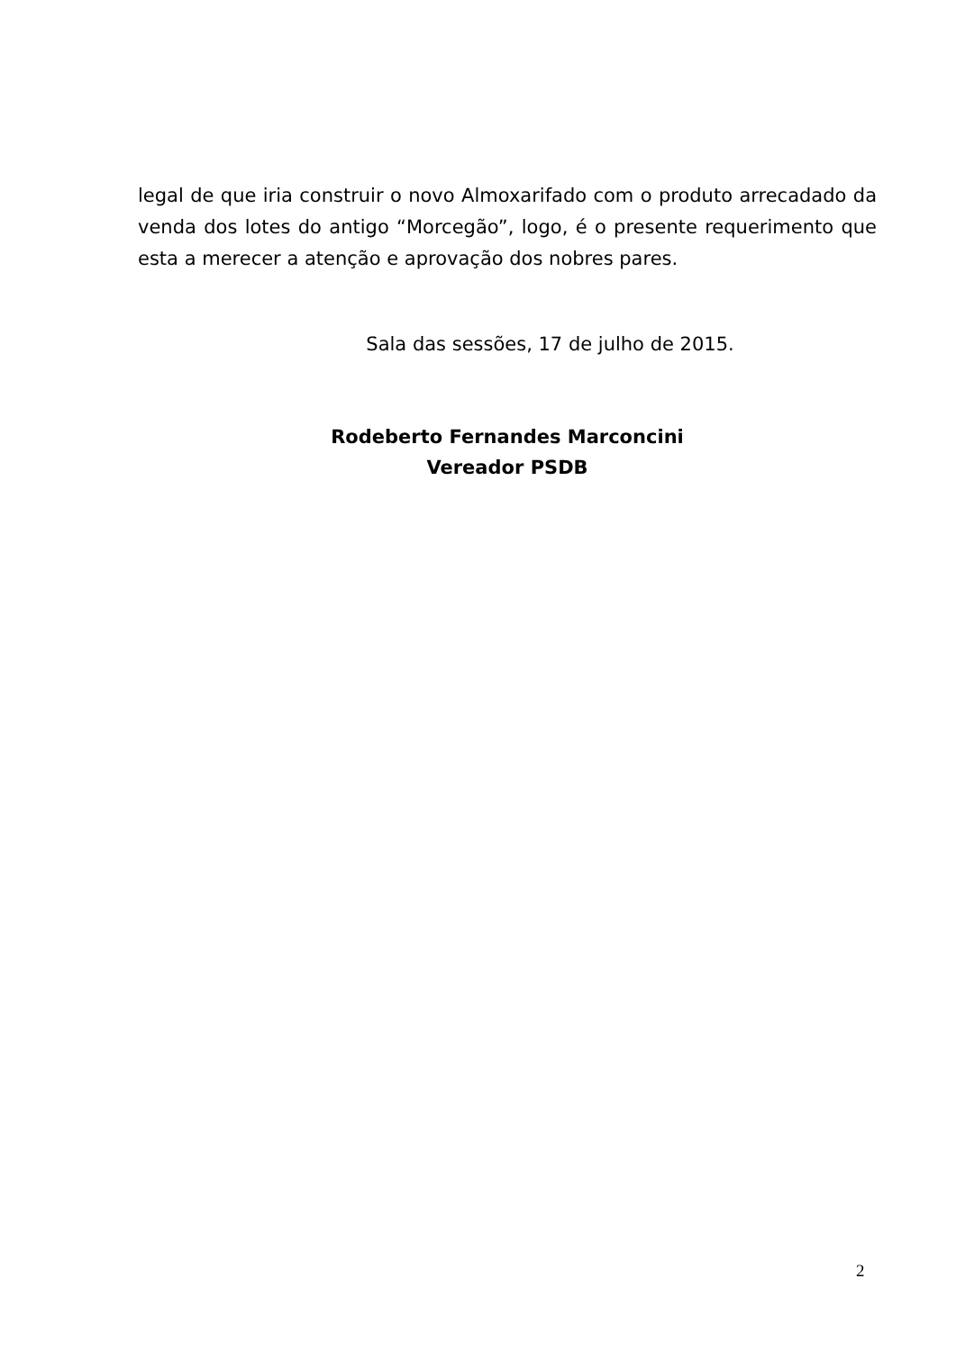legal de que iria construir o novo Almoxarifado com o produto arrecadado da venda dos lotes do antigo “Morcegão”, logo, é o presente requerimento que esta a merecer a atenção e aprovação dos nobres pares.
Sala das sessões, 17 de julho de 2015.
Rodeberto Fernandes Marconcini
Vereador PSDB
2